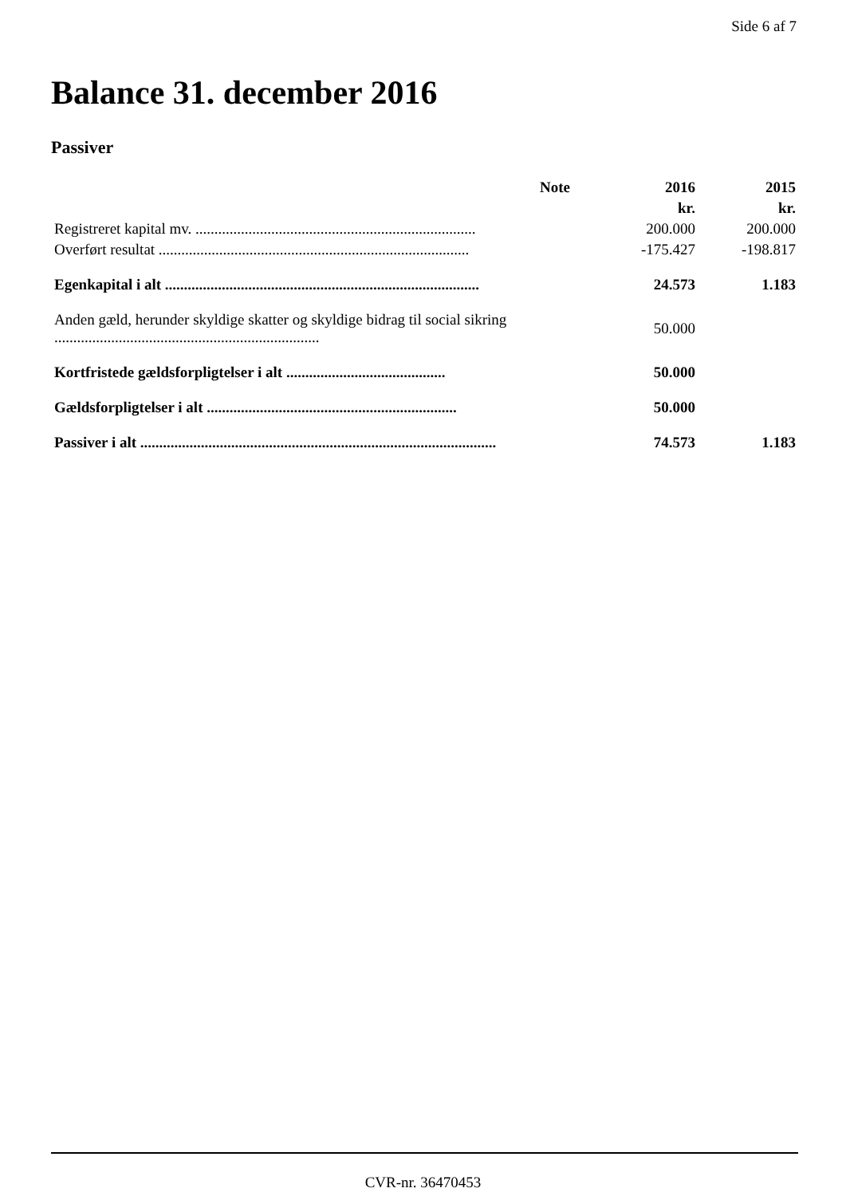Side 6 af 7
Balance 31. december 2016
Passiver
| | Note | 2016 | 2015 |
| --- | --- | --- | --- |
| | | kr. | kr. |
| Registreret kapital mv. .......................................................................... | | 200.000 | 200.000 |
| Overført resultat .................................................................................. | | -175.427 | -198.817 |
| Egenkapital i alt ................................................................................... | | 24.573 | 1.183 |
| Anden gæld, herunder skyldige skatter og skyldige bidrag til social sikring ...................................................................... | | 50.000 | |
| Kortfristede gældsforpligtelser i alt .......................................... | | 50.000 | |
| Gældsforpligtelser i alt .................................................................. | | 50.000 | |
| Passiver i alt .............................................................................................. | | 74.573 | 1.183 |
CVR-nr. 36470453